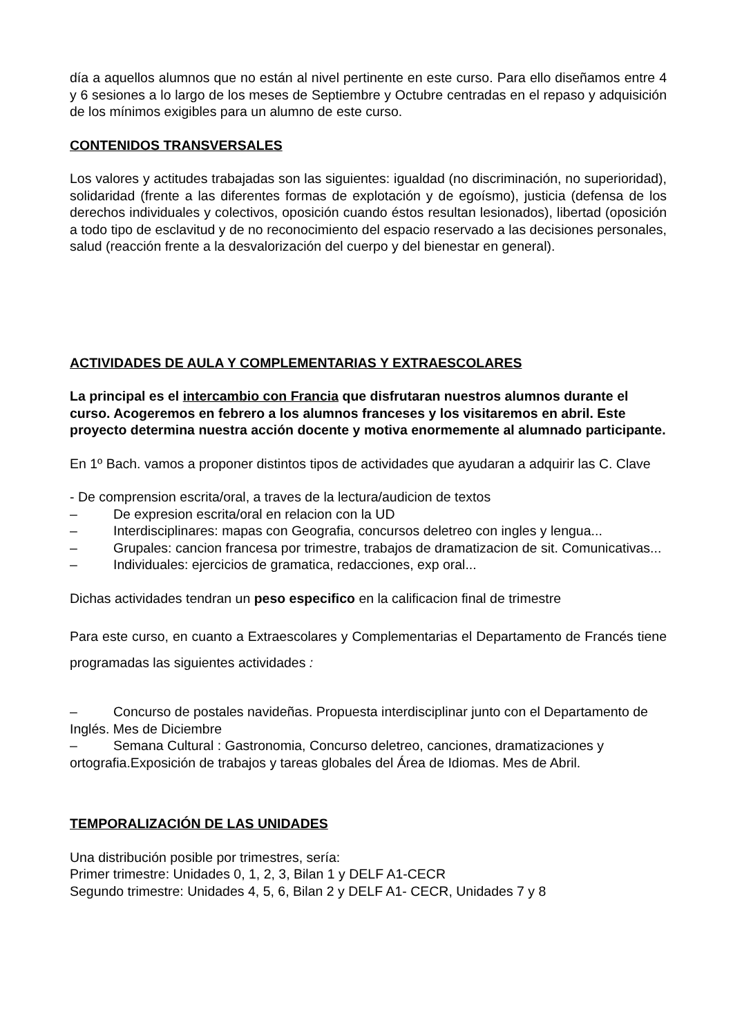día a aquellos alumnos que no están al nivel pertinente en este curso. Para ello diseñamos entre 4 y 6 sesiones a lo largo de los meses de Septiembre y Octubre centradas en el repaso y adquisición de los mínimos exigibles para un alumno de este curso.
CONTENIDOS TRANSVERSALES
Los valores y actitudes trabajadas son las siguientes: igualdad (no discriminación, no superioridad), solidaridad (frente a las diferentes formas de explotación y de egoísmo), justicia (defensa de los derechos individuales y colectivos, oposición cuando éstos resultan lesionados), libertad (oposición a todo tipo de esclavitud y de no reconocimiento del espacio reservado a las decisiones personales, salud (reacción frente a la desvalorización del cuerpo y del bienestar en general).
ACTIVIDADES DE AULA Y COMPLEMENTARIAS Y EXTRAESCOLARES
La principal es el intercambio con Francia que disfrutaran nuestros alumnos durante el curso. Acogeremos en febrero a los alumnos franceses y los visitaremos en abril. Este proyecto determina nuestra acción docente y motiva enormemente al alumnado participante.
En 1º Bach. vamos a proponer distintos tipos de actividades que ayudaran a adquirir las C. Clave
- De comprension escrita/oral, a traves de la lectura/audicion de textos
– De expresion escrita/oral en relacion con la UD
– Interdisciplinares: mapas con Geografia, concursos deletreo con ingles y lengua...
– Grupales: cancion francesa por trimestre, trabajos de dramatizacion de sit. Comunicativas...
– Individuales: ejercicios de gramatica, redacciones, exp oral...
Dichas actividades tendran un peso especifico en la calificacion final de trimestre
Para este curso, en cuanto a Extraescolares y Complementarias el Departamento de Francés tiene programadas las siguientes actividades :
– Concurso de postales navideñas. Propuesta interdisciplinar junto con el Departamento de Inglés. Mes de Diciembre
– Semana Cultural : Gastronomia, Concurso deletreo, canciones, dramatizaciones y ortografia.Exposición de trabajos y tareas globales del Área de Idiomas. Mes de Abril.
TEMPORALIZACIÓN DE LAS UNIDADES
Una distribución posible por trimestres, sería:
Primer trimestre: Unidades 0, 1, 2, 3, Bilan 1 y DELF A1-CECR
Segundo trimestre: Unidades 4, 5, 6, Bilan 2 y DELF A1- CECR, Unidades 7 y 8